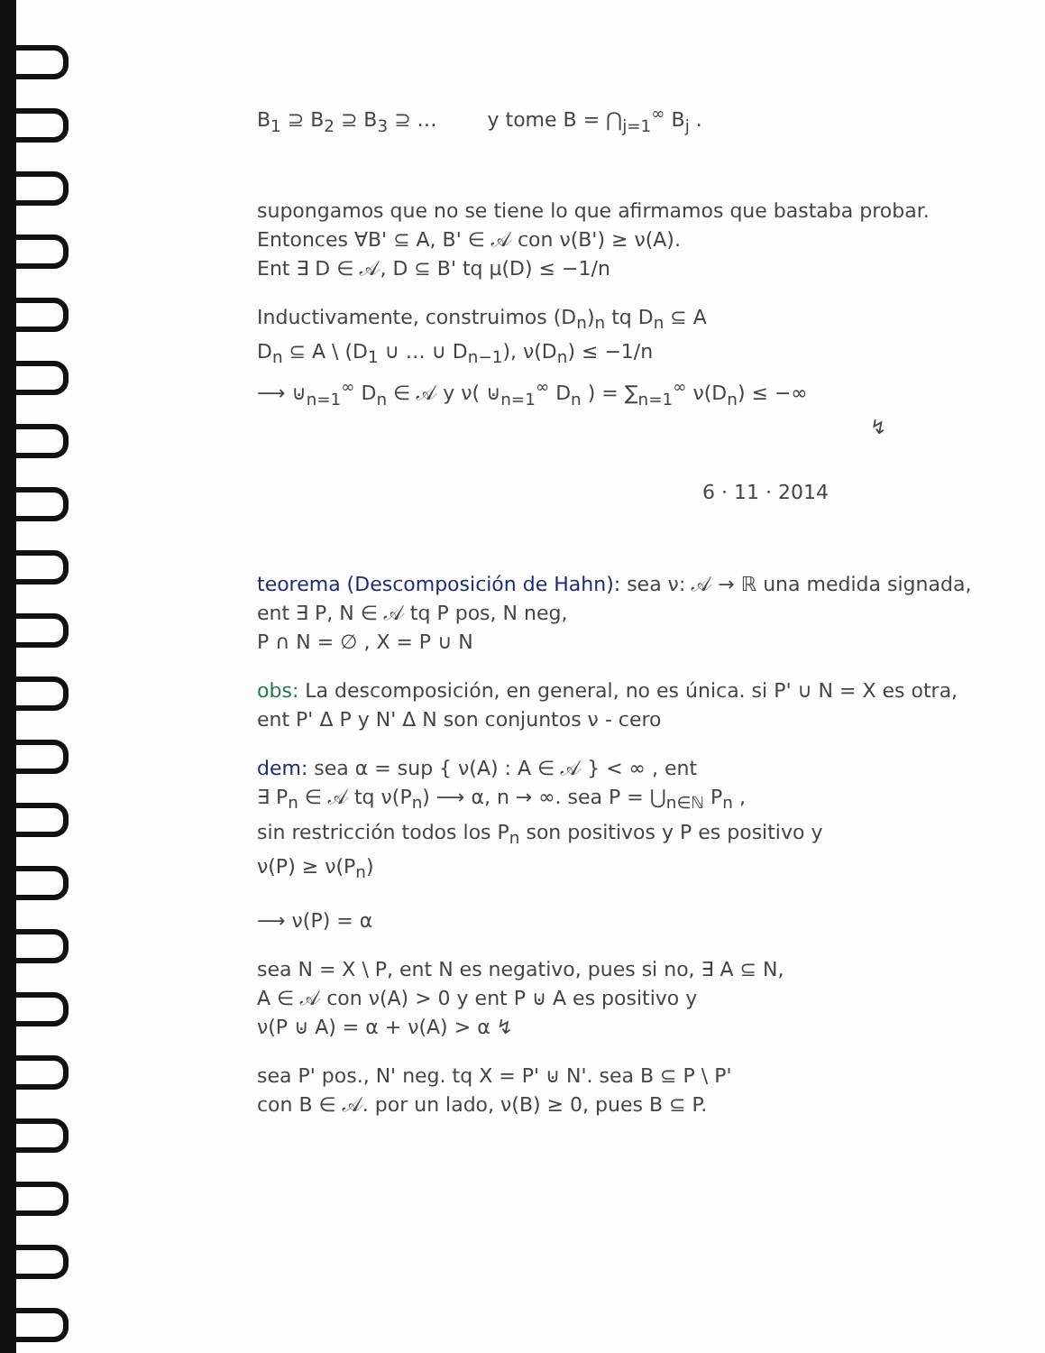B<sub>1</sub> ⊇ B<sub>2</sub> ⊇ B<sub>3</sub> ⊇ … y tome B = ⋂<sub>j=1</sub><sup>∞</sup> B<sub>j</sub> .
supongamos que no se tiene lo que afirmamos que bastaba probar. Entonces ∀B' ⊆ A, B' ∈ 𝒜 con ν(B') ≥ ν(A).
Ent ∃ D ∈ 𝒜, D ⊆ B' tq μ(D) ≤ −1/n
Inductivamente, construimos (D<sub>n</sub>)<sub>n</sub> tq D<sub>n</sub> ⊆ A
D<sub>n</sub> ⊆ A \ (D<sub>1</sub> ∪ … ∪ D<sub>n−1</sub>), ν(D<sub>n</sub>) ≤ −1/n
⟶ ⊍<sub>n=1</sub><sup>∞</sup> D<sub>n</sub> ∈ 𝒜 y ν( ⊍<sub>n=1</sub><sup>∞</sup> D<sub>n</sub> ) = ∑<sub>n=1</sub><sup>∞</sup> ν(D<sub>n</sub>) ≤ −∞
↯
6 · 11 · 2014
teorema (Descomposición de Hahn): sea ν: 𝒜 → ℝ una medida signada, ent ∃ P, N ∈ 𝒜 tq P pos, N neg,
P ∩ N = ∅ , X = P ∪ N
obs: La descomposición, en general, no es única. si P' ∪ N = X es otra, ent P' Δ P y N' Δ N son conjuntos ν - cero
dem: sea α = sup { ν(A) : A ∈ 𝒜 } < ∞ , ent
∃ P<sub>n</sub> ∈ 𝒜 tq ν(P<sub>n</sub>) ⟶ α, n → ∞. sea P = ⋃<sub>n∈ℕ</sub> P<sub>n</sub> ,
sin restricción todos los P<sub>n</sub> son positivos y P es positivo y
ν(P) ≥ ν(P<sub>n</sub>)
⟶ ν(P) = α
sea N = X \ P, ent N es negativo, pues si no, ∃ A ⊆ N,
A ∈ 𝒜 con ν(A) > 0 y ent P ⊍ A es positivo y
ν(P ⊍ A) = α + ν(A) > α ↯
sea P' pos., N' neg. tq X = P' ⊍ N'. sea B ⊆ P \ P'
con B ∈ 𝒜. por un lado, ν(B) ≥ 0, pues B ⊆ P.